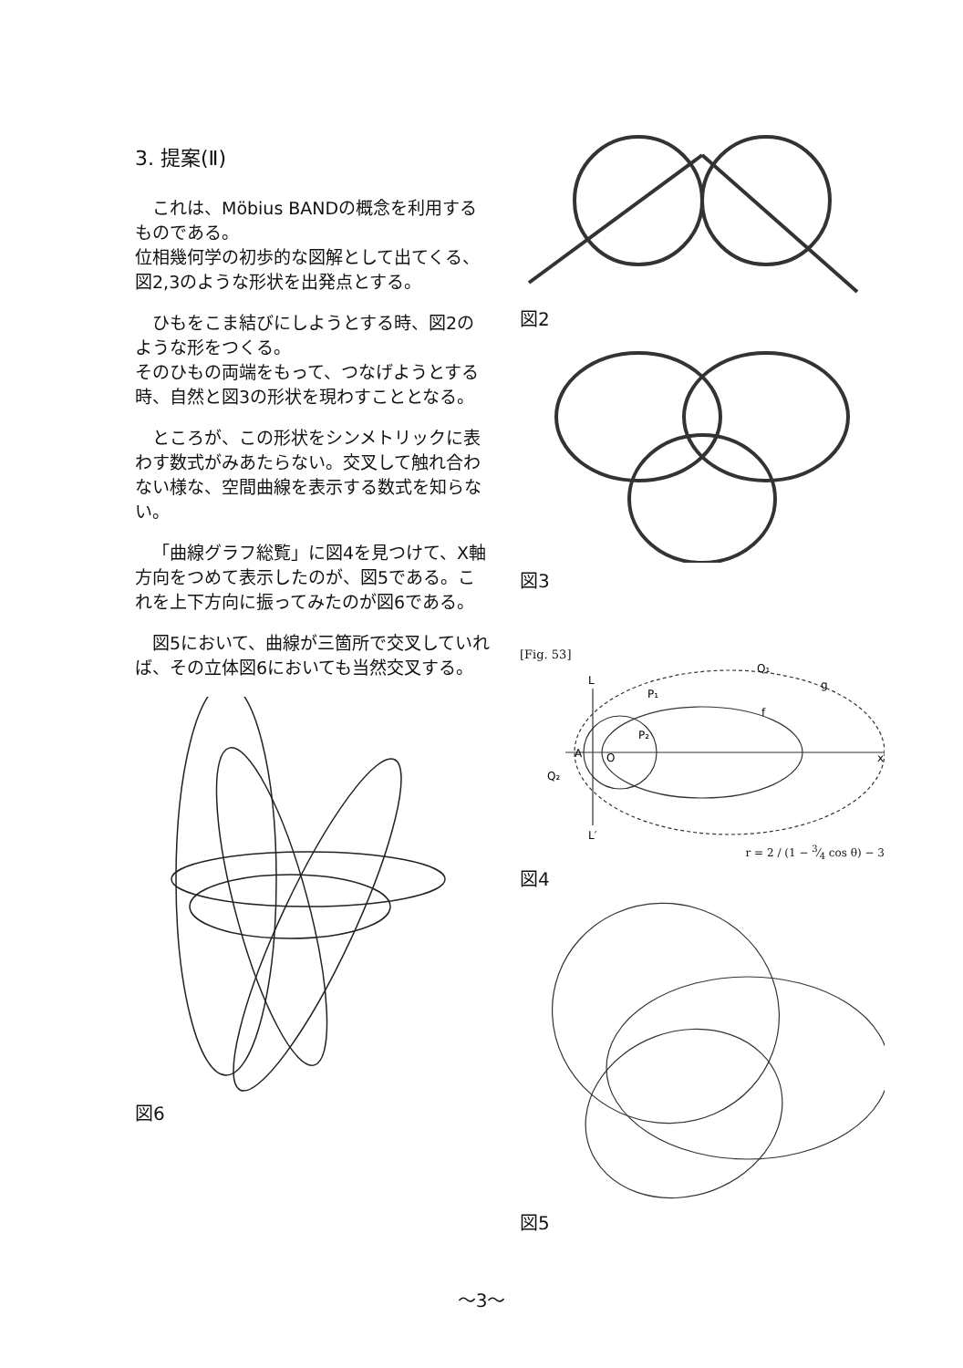3. 提案(Ⅱ)
これは、Möbius BANDの概念を利用するものである。
位相幾何学の初歩的な図解として出てくる、図2,3のような形状を出発点とする。
ひもをこま結びにしようとする時、図2のような形をつくる。
そのひもの両端をもって、つなげようとする時、自然と図3の形状を現わすこととなる。
ところが、この形状をシンメトリックに表わす数式がみあたらない。交叉して触れ合わない様な、空間曲線を表示する数式を知らない。
「曲線グラフ総覧」に図4を見つけて、X軸方向をつめて表示したのが、図5である。これを上下方向に振ってみたのが図6である。
図5において、曲線が三箇所で交叉していれば、その立体図6においても当然交叉する。
図6
図2
図3
[Fig. 53]
A
L
L′
Q₁
Q₂
P₁
P₂
O
g
f
x
r = 2 / (1 − 3⁄4 cos θ) − 3
図4
図5
～3～